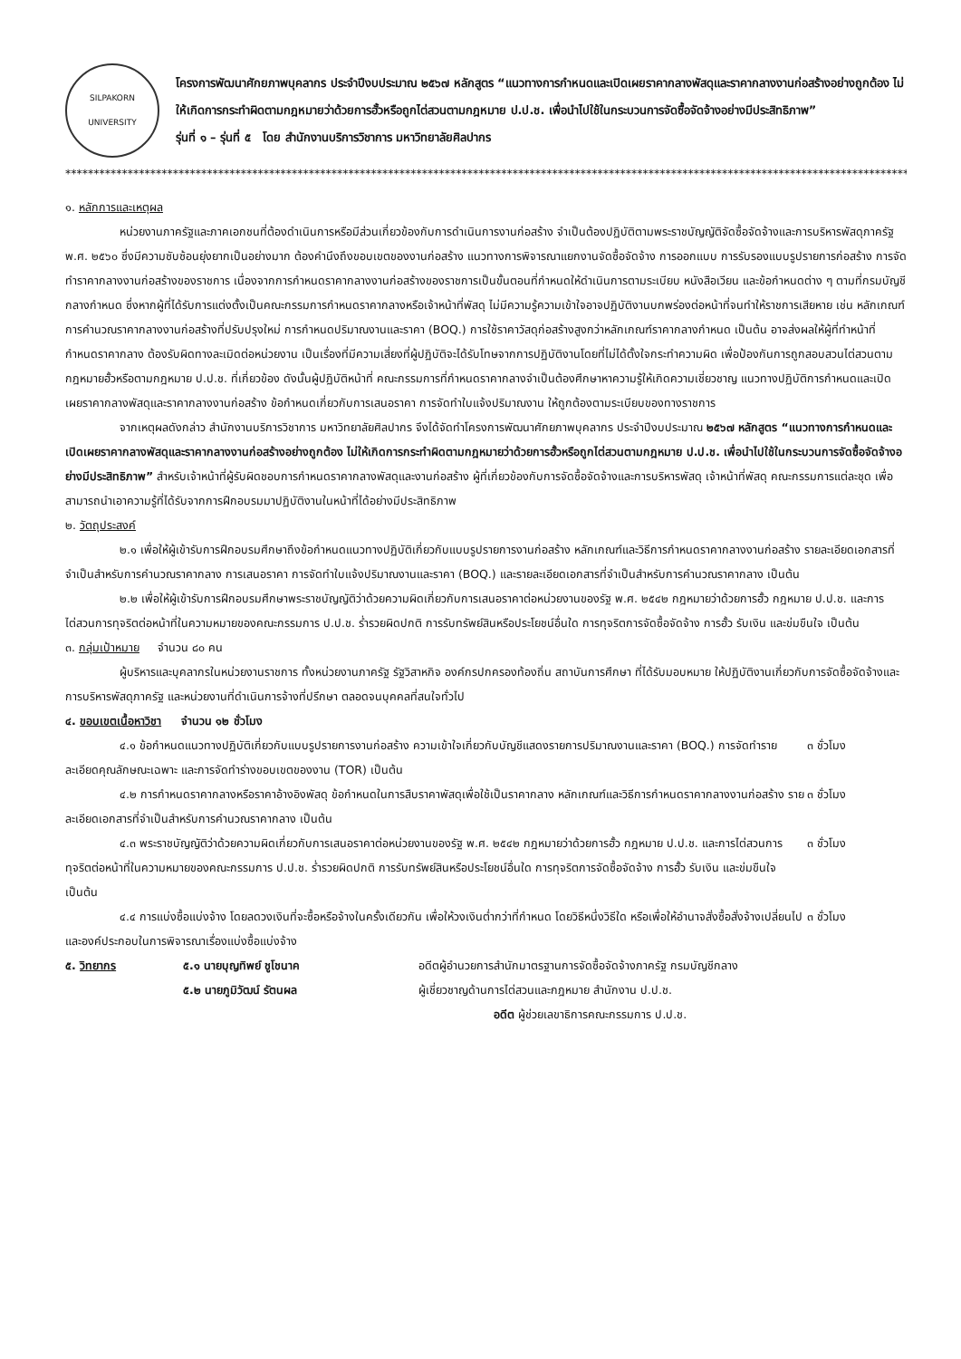SILPAKORN UNIVERSITY
โครงการพัฒนาศักยภาพบุคลากร ประจำปีงบประมาณ ๒๕๖๗ หลักสูตร “แนวทางการกำหนดและเปิดเผยราคากลางพัสดุและราคากลางงานก่อสร้างอย่างถูกต้อง ไม่ให้เกิดการกระทำผิดตามกฎหมายว่าด้วยการฮั้วหรือถูกไต่สวนตามกฎหมาย ป.ป.ช. เพื่อนำไปใช้ในกระบวนการจัดซื้อจัดจ้างอย่างมีประสิทธิภาพ”
รุ่นที่ ๑ – รุ่นที่ ๕ โดย สำนักงานบริการวิชาการ มหาวิทยาลัยศิลปากร
****************************************************************************************************************************************************************************
๑. หลักการและเหตุผล
หน่วยงานภาครัฐและภาคเอกชนที่ต้องดำเนินการหรือมีส่วนเกี่ยวข้องกับการดำเนินการงานก่อสร้าง จำเป็นต้องปฏิบัติตามพระราชบัญญัติจัดซื้อจัดจ้างและการบริหารพัสดุภาครัฐ พ.ศ. ๒๕๖๐ ซึ่งมีความซับซ้อนยุ่งยากเป็นอย่างมาก ต้องคำนึงถึงขอบเขตของงานก่อสร้าง แนวทางการพิจารณาแยกงานจัดซื้อจัดจ้าง การออกแบบ การรับรองแบบรูปรายการก่อสร้าง การจัดทำราคากลางงานก่อสร้างของราชการ เนื่องจากการกำหนดราคากลางงานก่อสร้างของราชการเป็นขั้นตอนที่กำหนดให้ดำเนินการตามระเบียบ หนังสือเวียน และข้อกำหนดต่าง ๆ ตามที่กรมบัญชีกลางกำหนด ซึ่งหากผู้ที่ได้รับการแต่งตั้งเป็นคณะกรรมการกำหนดราคากลางหรือเจ้าหน้าที่พัสดุ ไม่มีความรู้ความเข้าใจอาจปฏิบัติงานบกพร่องต่อหน้าที่จนทำให้ราชการเสียหาย เช่น หลักเกณฑ์การคำนวณราคากลางงานก่อสร้างที่ปรับปรุงใหม่ การกำหนดปริมาณงานและราคา (BOQ.) การใช้ราคาวัสดุก่อสร้างสูงกว่าหลักเกณฑ์ราคากลางกำหนด เป็นต้น อาจส่งผลให้ผู้ที่ทำหน้าที่กำหนดราคากลาง ต้องรับผิดทางละเมิดต่อหน่วยงาน เป็นเรื่องที่มีความเสี่ยงที่ผู้ปฏิบัติจะได้รับโทษจากการปฏิบัติงานโดยที่ไม่ได้ตั้งใจกระทำความผิด เพื่อป้องกันการถูกสอบสวนไต่สวนตามกฎหมายฮั้วหรือตามกฎหมาย ป.ป.ช. ที่เกี่ยวข้อง ดังนั้นผู้ปฏิบัติหน้าที่ คณะกรรมการที่กำหนดราคากลางจำเป็นต้องศึกษาหาความรู้ให้เกิดความเชี่ยวชาญ แนวทางปฏิบัติการกำหนดและเปิดเผยราคากลางพัสดุและราคากลางงานก่อสร้าง ข้อกำหนดเกี่ยวกับการเสนอราคา การจัดทำใบแจ้งปริมาณงาน ให้ถูกต้องตามระเบียบของทางราชการ
จากเหตุผลดังกล่าว สำนักงานบริการวิชาการ มหาวิทยาลัยศิลปากร จึงได้จัดทำโครงการพัฒนาศักยภาพบุคลากร ประจำปีงบประมาณ ๒๕๖๗ หลักสูตร “แนวทางการกำหนดและเปิดเผยราคากลางพัสดุและราคากลางงานก่อสร้างอย่างถูกต้อง ไม่ให้เกิดการกระทำผิดตามกฎหมายว่าด้วยการฮั้วหรือถูกไต่สวนตามกฎหมาย ป.ป.ช. เพื่อนำไปใช้ในกระบวนการจัดซื้อจัดจ้างอย่างมีประสิทธิภาพ” สำหรับเจ้าหน้าที่ผู้รับผิดชอบการกำหนดราคากลางพัสดุและงานก่อสร้าง ผู้ที่เกี่ยวข้องกับการจัดซื้อจัดจ้างและการบริหารพัสดุ เจ้าหน้าที่พัสดุ คณะกรรมการแต่ละชุด เพื่อสามารถนำเอาความรู้ที่ได้รับจากการฝึกอบรมมาปฏิบัติงานในหน้าที่ได้อย่างมีประสิทธิภาพ
๒. วัตถุประสงค์
๒.๑ เพื่อให้ผู้เข้ารับการฝึกอบรมศึกษาถึงข้อกำหนดแนวทางปฏิบัติเกี่ยวกับแบบรูปรายการงานก่อสร้าง หลักเกณฑ์และวิธีการกำหนดราคากลางงานก่อสร้าง รายละเอียดเอกสารที่จำเป็นสำหรับการคำนวณราคากลาง การเสนอราคา การจัดทำใบแจ้งปริมาณงานและราคา (BOQ.) และรายละเอียดเอกสารที่จำเป็นสำหรับการคำนวณราคากลาง เป็นต้น
๒.๒ เพื่อให้ผู้เข้ารับการฝึกอบรมศึกษาพระราชบัญญัติว่าด้วยความผิดเกี่ยวกับการเสนอราคาต่อหน่วยงานของรัฐ พ.ศ. ๒๕๔๒ กฎหมายว่าด้วยการฮั้ว กฎหมาย ป.ป.ช. และการไต่สวนการทุจริตต่อหน้าที่ในความหมายของคณะกรรมการ ป.ป.ช. ร่ำรวยผิดปกติ การรับทรัพย์สินหรือประโยชน์อื่นใด การทุจริตการจัดซื้อจัดจ้าง การฮั้ว รับเงิน และข่มขืนใจ เป็นต้น
๓. กลุ่มเป้าหมาย จำนวน ๘๐ คน
ผู้บริหารและบุคลากรในหน่วยงานราชการ ทั้งหน่วยงานภาครัฐ รัฐวิสาหกิจ องค์กรปกครองท้องถิ่น สถาบันการศึกษา ที่ได้รับมอบหมาย ให้ปฏิบัติงานเกี่ยวกับการจัดซื้อจัดจ้างและการบริหารพัสดุภาครัฐ และหน่วยงานที่ดำเนินการจ้างที่ปรึกษา ตลอดจนบุคคลที่สนใจทั่วไป
๔. ขอบเขตเนื้อหาวิชา จำนวน ๑๒ ชั่วโมง
๔.๑ ข้อกำหนดแนวทางปฏิบัติเกี่ยวกับแบบรูปรายการงานก่อสร้าง ความเข้าใจเกี่ยวกับบัญชีแสดงรายการปริมาณงานและราคา (BOQ.) การจัดทำรายละเอียดคุณลักษณะเฉพาะ และการจัดทำร่างขอบเขตของงาน (TOR) เป็นต้น
๓ ชั่วโมง
๔.๒ การกำหนดราคากลางหรือราคาอ้างอิงพัสดุ ข้อกำหนดในการสืบราคาพัสดุเพื่อใช้เป็นราคากลาง หลักเกณฑ์และวิธีการกำหนดราคากลางงานก่อสร้าง รายละเอียดเอกสารที่จำเป็นสำหรับการคำนวณราคากลาง เป็นต้น
๓ ชั่วโมง
๔.๓ พระราชบัญญัติว่าด้วยความผิดเกี่ยวกับการเสนอราคาต่อหน่วยงานของรัฐ พ.ศ. ๒๕๔๒ กฎหมายว่าด้วยการฮั้ว กฎหมาย ป.ป.ช. และการไต่สวนการทุจริตต่อหน้าที่ในความหมายของคณะกรรมการ ป.ป.ช. ร่ำรวยผิดปกติ การรับทรัพย์สินหรือประโยชน์อื่นใด การทุจริตการจัดซื้อจัดจ้าง การฮั้ว รับเงิน และข่มขืนใจ เป็นต้น
๓ ชั่วโมง
๔.๔ การแบ่งซื้อแบ่งจ้าง โดยลดวงเงินที่จะซื้อหรือจ้างในครั้งเดียวกัน เพื่อให้วงเงินต่ำกว่าที่กำหนด โดยวิธีหนึ่งวิธีใด หรือเพื่อให้อำนาจสั่งซื้อสั่งจ้างเปลี่ยนไป และองค์ประกอบในการพิจารณาเรื่องแบ่งซื้อแบ่งจ้าง
๓ ชั่วโมง
๕. วิทยากร ๕.๑ นายบุญทิพย์ ชูโชนาค อดีตผู้อำนวยการสำนักมาตรฐานการจัดซื้อจัดจ้างภาครัฐ กรมบัญชีกลาง
๕.๒ นายภูมิวัฒน์ รัตนผล ผู้เชี่ยวชาญด้านการไต่สวนและกฎหมาย สำนักงาน ป.ป.ช.
อดีต ผู้ช่วยเลขาธิการคณะกรรมการ ป.ป.ช.